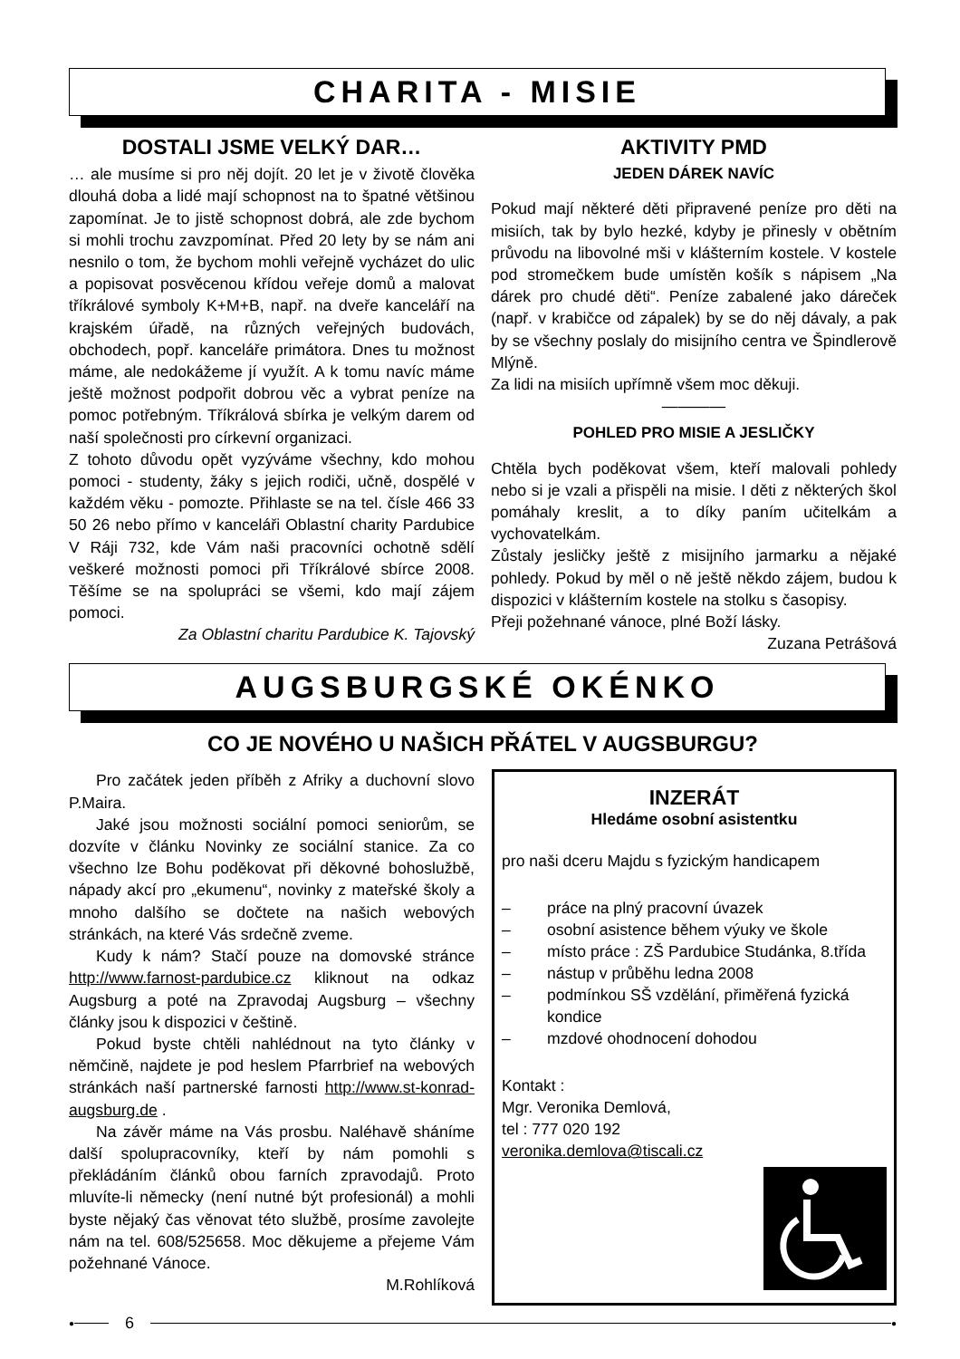CHARITA - MISIE
DOSTALI JSME VELKÝ DAR…
… ale musíme si pro něj dojít. 20 let je v životě člověka dlouhá doba a lidé mají schopnost na to špatné většinou zapomínat. Je to jistě schopnost dobrá, ale zde bychom si mohli trochu zavzpomínat. Před 20 lety by se nám ani nesnilo o tom, že bychom mohli veřejně vycházet do ulic a popisovat posvěcenou křídou veřeje domů a malovat tříkrálové symboly K+M+B, např. na dveře kanceláří na krajském úřadě, na různých veřejných budovách, obchodech, popř. kanceláře primátora. Dnes tu možnost máme, ale nedokážeme jí využít. A k tomu navíc máme ještě možnost podpořit dobrou věc a vybrat peníze na pomoc potřebným. Tříkrálová sbírka je velkým darem od naší společnosti pro církevní organizaci.
Z tohoto důvodu opět vyzýváme všechny, kdo mohou pomoci - studenty, žáky s jejich rodiči, učně, dospělé v každém věku - pomozte. Přihlaste se na tel. čísle 466 33 50 26 nebo přímo v kanceláři Oblastní charity Pardubice V Ráji 732, kde Vám naši pracovníci ochotně sdělí veškeré možnosti pomoci při Tříkrálové sbírce 2008. Těšíme se na spolupráci se všemi, kdo mají zájem pomoci.
Za Oblastní charitu Pardubice K. Tajovský
AKTIVITY PMD
JEDEN DÁREK NAVÍC
Pokud mají některé děti připravené peníze pro děti na misiích, tak by bylo hezké, kdyby je přinesly v obětním průvodu na libovolné mši v klášterním kostele. V kostele pod stromečkem bude umístěn košík s nápisem „Na dárek pro chudé děti“. Peníze zabalené jako dáreček (např. v krabičce od zápalek) by se do něj dávaly, a pak by se všechny poslaly do misijního centra ve Špindlerově Mlýně.
Za lidi na misiích upřímně všem moc děkuji.
————
POHLED PRO MISIE A JESLIČKY
Chtěla bych poděkovat všem, kteří malovali pohledy nebo si je vzali a přispěli na misie. I děti z některých škol pomáhaly kreslit, a to díky paním učitelkám a vychovatelkám.
Zůstaly jesličky ještě z misijního jarmarku a nějaké pohledy. Pokud by měl o ně ještě někdo zájem, budou k dispozici v klášterním kostele na stolku s časopisy.
Přeji požehnané vánoce, plné Boží lásky.
Zuzana Petrášová
AUGSBURGSKÉ OKÉNKO
CO JE NOVÉHO U NAŠICH PŘÁTEL V AUGSBURGU?
Pro začátek jeden příběh z Afriky a duchovní slovo P.Maira.
Jaké jsou možnosti sociální pomoci seniorům, se dozvíte v článku Novinky ze sociální stanice. Za co všechno lze Bohu poděkovat při děkovné bohoslužbě, nápady akcí pro „ekumenu“, novinky z mateřské školy a mnoho dalšího se dočtete na našich webových stránkách, na které Vás srdečně zveme.
Kudy k nám? Stačí pouze na domovské stránce http://www.farnost-pardubice.cz kliknout na odkaz Augsburg a poté na Zpravodaj Augsburg – všechny články jsou k dispozici v češtině.
Pokud byste chtěli nahlédnout na tyto články v němčině, najdete je pod heslem Pfarrbrief na webových stránkách naší partnerské farnosti http://www.st-konrad-augsburg.de .
Na závěr máme na Vás prosbu. Naléhavě sháníme další spolupracovníky, kteří by nám pomohli s překládáním článků obou farních zpravodajů. Proto mluvíte-li německy (není nutné být profesionál) a mohli byste nějaký čas věnovat této službě, prosíme zavolejte nám na tel. 608/525658. Moc děkujeme a přejeme Vám požehnané Vánoce.
M.Rohlíková
INZERÁT
Hledáme osobní asistentku
pro naši dceru Majdu s fyzickým handicapem
– práce na plný pracovní úvazek
– osobní asistence během výuky ve škole
– místo práce : ZŠ Pardubice Studánka, 8.třída
– nástup v průběhu ledna 2008
– podmínkou SŠ vzdělání, přiměřená fyzická kondice
– mzdové ohodnocení dohodou
Kontakt :
Mgr. Veronika Demlová,
tel : 777 020 192
veronika.demlova@tiscali.cz
● 6 ●